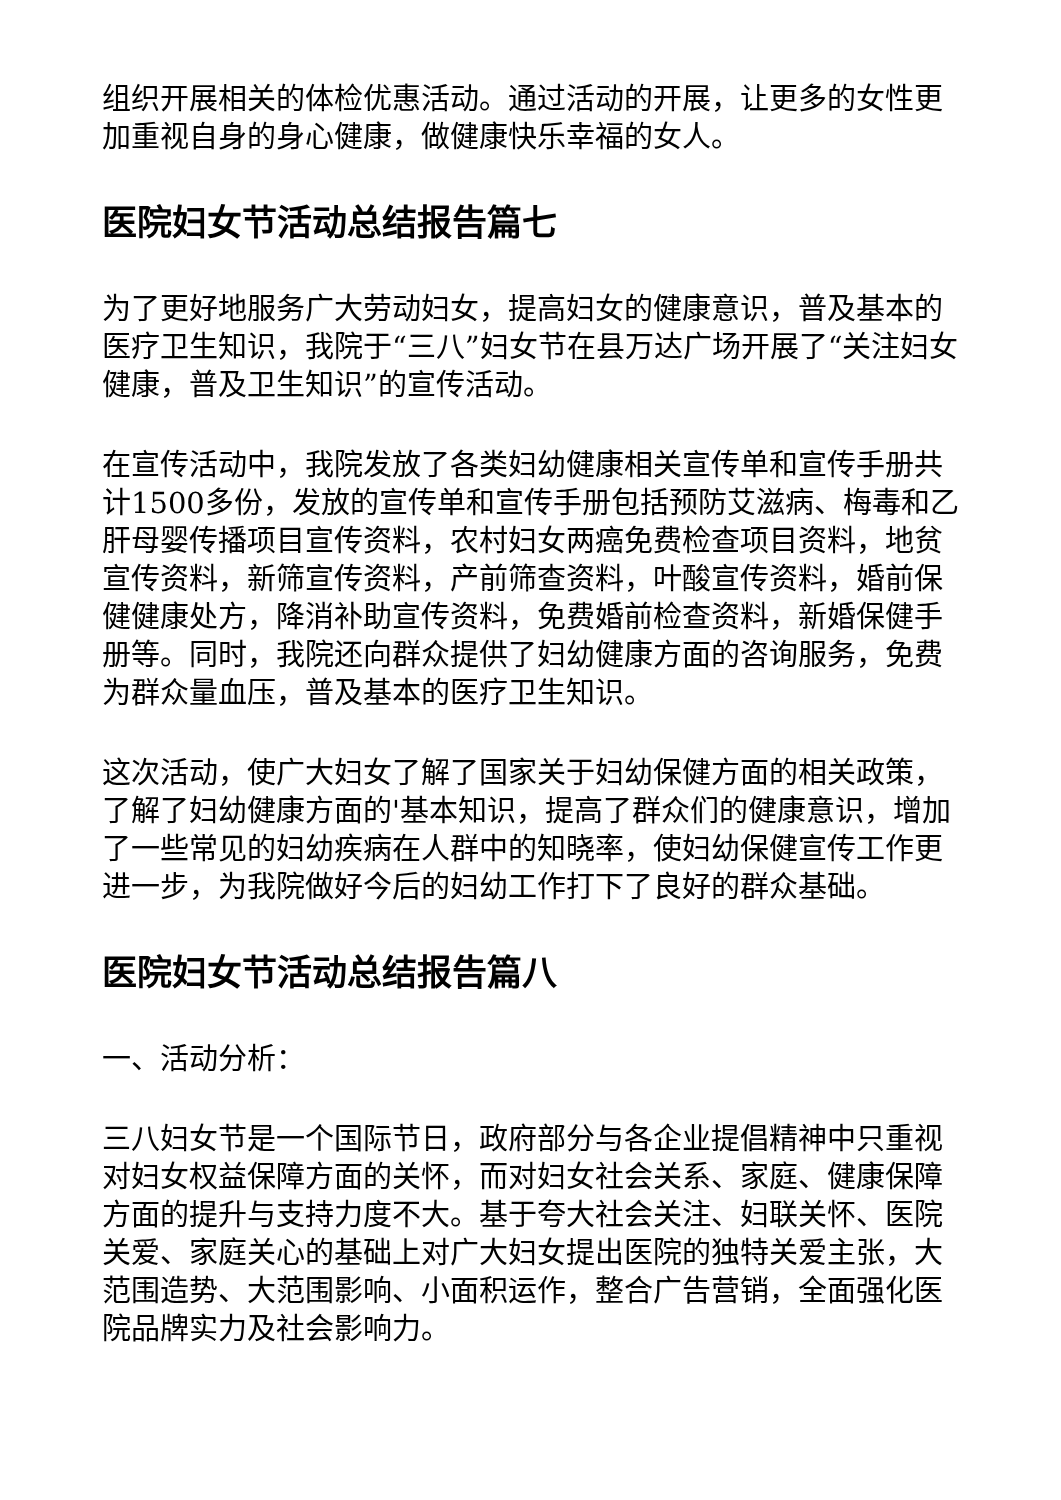组织开展相关的体检优惠活动。通过活动的开展，让更多的女性更加重视自身的身心健康，做健康快乐幸福的女人。
医院妇女节活动总结报告篇七
为了更好地服务广大劳动妇女，提高妇女的健康意识，普及基本的医疗卫生知识，我院于“三八”妇女节在县万达广场开展了“关注妇女健康，普及卫生知识”的宣传活动。
在宣传活动中，我院发放了各类妇幼健康相关宣传单和宣传手册共计1500多份，发放的宣传单和宣传手册包括预防艾滋病、梅毒和乙肝母婴传播项目宣传资料，农村妇女两癌免费检查项目资料，地贫宣传资料，新筛宣传资料，产前筛查资料，叶酸宣传资料，婚前保健健康处方，降消补助宣传资料，免费婚前检查资料，新婚保健手册等。同时，我院还向群众提供了妇幼健康方面的咨询服务，免费为群众量血压，普及基本的医疗卫生知识。
这次活动，使广大妇女了解了国家关于妇幼保健方面的相关政策，了解了妇幼健康方面的'基本知识，提高了群众们的健康意识，增加了一些常见的妇幼疾病在人群中的知晓率，使妇幼保健宣传工作更进一步，为我院做好今后的妇幼工作打下了良好的群众基础。
医院妇女节活动总结报告篇八
一、活动分析：
三八妇女节是一个国际节日，政府部分与各企业提倡精神中只重视对妇女权益保障方面的关怀，而对妇女社会关系、家庭、健康保障方面的提升与支持力度不大。基于夸大社会关注、妇联关怀、医院关爱、家庭关心的基础上对广大妇女提出医院的独特关爱主张，大范围造势、大范围影响、小面积运作，整合广告营销，全面强化医院品牌实力及社会影响力。